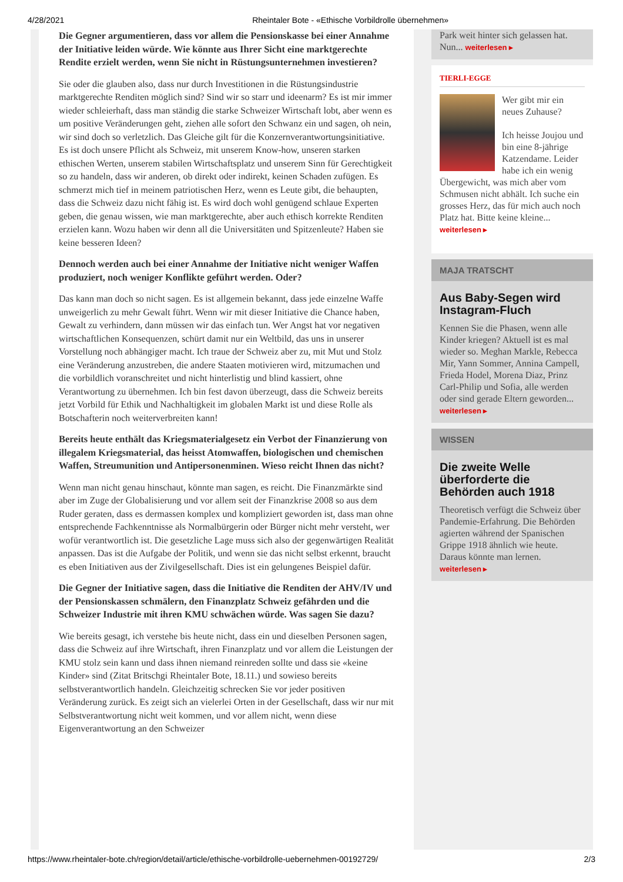4/28/2021 Rheintaler Bote - «Ethische Vorbildrolle übernehmen»
Die Gegner argumentieren, dass vor allem die Pensionskasse bei einer Annahme der Initiative leiden würde. Wie könnte aus Ihrer Sicht eine marktgerechte Rendite erzielt werden, wenn Sie nicht in Rüstungsunternehmen investieren?
Sie oder die glauben also, dass nur durch Investitionen in die Rüstungsindustrie marktgerechte Renditen möglich sind? Sind wir so starr und ideenarm? Es ist mir immer wieder schleierhaft, dass man ständig die starke Schweizer Wirtschaft lobt, aber wenn es um positive Veränderungen geht, ziehen alle sofort den Schwanz ein und sagen, oh nein, wir sind doch so verletzlich. Das Gleiche gilt für die Konzernverantwortungsinitiative. Es ist doch unsere Pflicht als Schweiz, mit unserem Know-how, unseren starken ethischen Werten, unserem stabilen Wirtschaftsplatz und unserem Sinn für Gerechtigkeit so zu handeln, dass wir anderen, ob direkt oder indirekt, keinen Schaden zufügen. Es schmerzt mich tief in meinem patriotischen Herz, wenn es Leute gibt, die behaupten, dass die Schweiz dazu nicht fähig ist. Es wird doch wohl genügend schlaue Experten geben, die genau wissen, wie man marktgerechte, aber auch ethisch korrekte Renditen erzielen kann. Wozu haben wir denn all die Universitäten und Spitzenleute? Haben sie keine besseren Ideen?
Dennoch werden auch bei einer Annahme der Initiative nicht weniger Waffen produziert, noch weniger Konflikte geführt werden. Oder?
Das kann man doch so nicht sagen. Es ist allgemein bekannt, dass jede einzelne Waffe unweigerlich zu mehr Gewalt führt. Wenn wir mit dieser Initiative die Chance haben, Gewalt zu verhindern, dann müssen wir das einfach tun. Wer Angst hat vor negativen wirtschaftlichen Konsequenzen, schürt damit nur ein Weltbild, das uns in unserer Vorstellung noch abhängiger macht. Ich traue der Schweiz aber zu, mit Mut und Stolz eine Veränderung anzustreben, die andere Staaten motivieren wird, mitzumachen und die vorbildlich voranschreitet und nicht hinterlistig und blind kassiert, ohne Verantwortung zu übernehmen. Ich bin fest davon überzeugt, dass die Schweiz bereits jetzt Vorbild für Ethik und Nachhaltigkeit im globalen Markt ist und diese Rolle als Botschafterin noch weiterverbreiten kann!
Bereits heute enthält das Kriegsmaterialgesetz ein Verbot der Finanzierung von illegalem Kriegsmaterial, das heisst Atomwaffen, biologischen und chemischen Waffen, Streumunition und Antipersonenminen. Wieso reicht Ihnen das nicht?
Wenn man nicht genau hinschaut, könnte man sagen, es reicht. Die Finanzmärkte sind aber im Zuge der Globalisierung und vor allem seit der Finanzkrise 2008 so aus dem Ruder geraten, dass es dermassen komplex und kompliziert geworden ist, dass man ohne entsprechende Fachkenntnisse als Normalbürgerin oder Bürger nicht mehr versteht, wer wofür verantwortlich ist. Die gesetzliche Lage muss sich also der gegenwärtigen Realität anpassen. Das ist die Aufgabe der Politik, und wenn sie das nicht selbst erkennt, braucht es eben Initiativen aus der Zivilgesellschaft. Dies ist ein gelungenes Beispiel dafür.
Die Gegner der Initiative sagen, dass die Initiative die Renditen der AHV/IV und der Pensionskassen schmälern, den Finanzplatz Schweiz gefährden und die Schweizer Industrie mit ihren KMU schwächen würde. Was sagen Sie dazu?
Wie bereits gesagt, ich verstehe bis heute nicht, dass ein und dieselben Personen sagen, dass die Schweiz auf ihre Wirtschaft, ihren Finanzplatz und vor allem die Leistungen der KMU stolz sein kann und dass ihnen niemand reinreden sollte und dass sie «keine Kinder» sind (Zitat Britschgi Rheintaler Bote, 18.11.) und sowieso bereits selbstverantwortlich handeln. Gleichzeitig schrecken Sie vor jeder positiven Veränderung zurück. Es zeigt sich an vielerlei Orten in der Gesellschaft, dass wir nur mit Selbstverantwortung nicht weit kommen, und vor allem nicht, wenn diese Eigenverantwortung an den Schweizer
Park weit hinter sich gelassen hat. Nun... weiterlesen ▸
TIERLI-EGGE
Wer gibt mir ein neues Zuhause?
Ich heisse Joujou und bin eine 8-jährige Katzendame. Leider habe ich ein wenig Übergewicht, was mich aber vom Schmusen nicht abhält. Ich suche ein grosses Herz, das für mich auch noch Platz hat. Bitte keine kleine...
weiterlesen ▸
MAJA TRATSCHT
Aus Baby-Segen wird Instagram-Fluch
Kennen Sie die Phasen, wenn alle Kinder kriegen? Aktuell ist es mal wieder so. Meghan Markle, Rebecca Mir, Yann Sommer, Annina Campell, Frieda Hodel, Morena Diaz, Prinz Carl-Philip und Sofia, alle werden oder sind gerade Eltern geworden...
weiterlesen ▸
WISSEN
Die zweite Welle überforderte die Behörden auch 1918
Theoretisch verfügt die Schweiz über Pandemie-Erfahrung. Die Behörden agierten während der Spanischen Grippe 1918 ähnlich wie heute. Daraus könnte man lernen. weiterlesen ▸
https://www.rheintaler-bote.ch/region/detail/article/ethische-vorbildrolle-uebernehmen-00192729/ 2/3